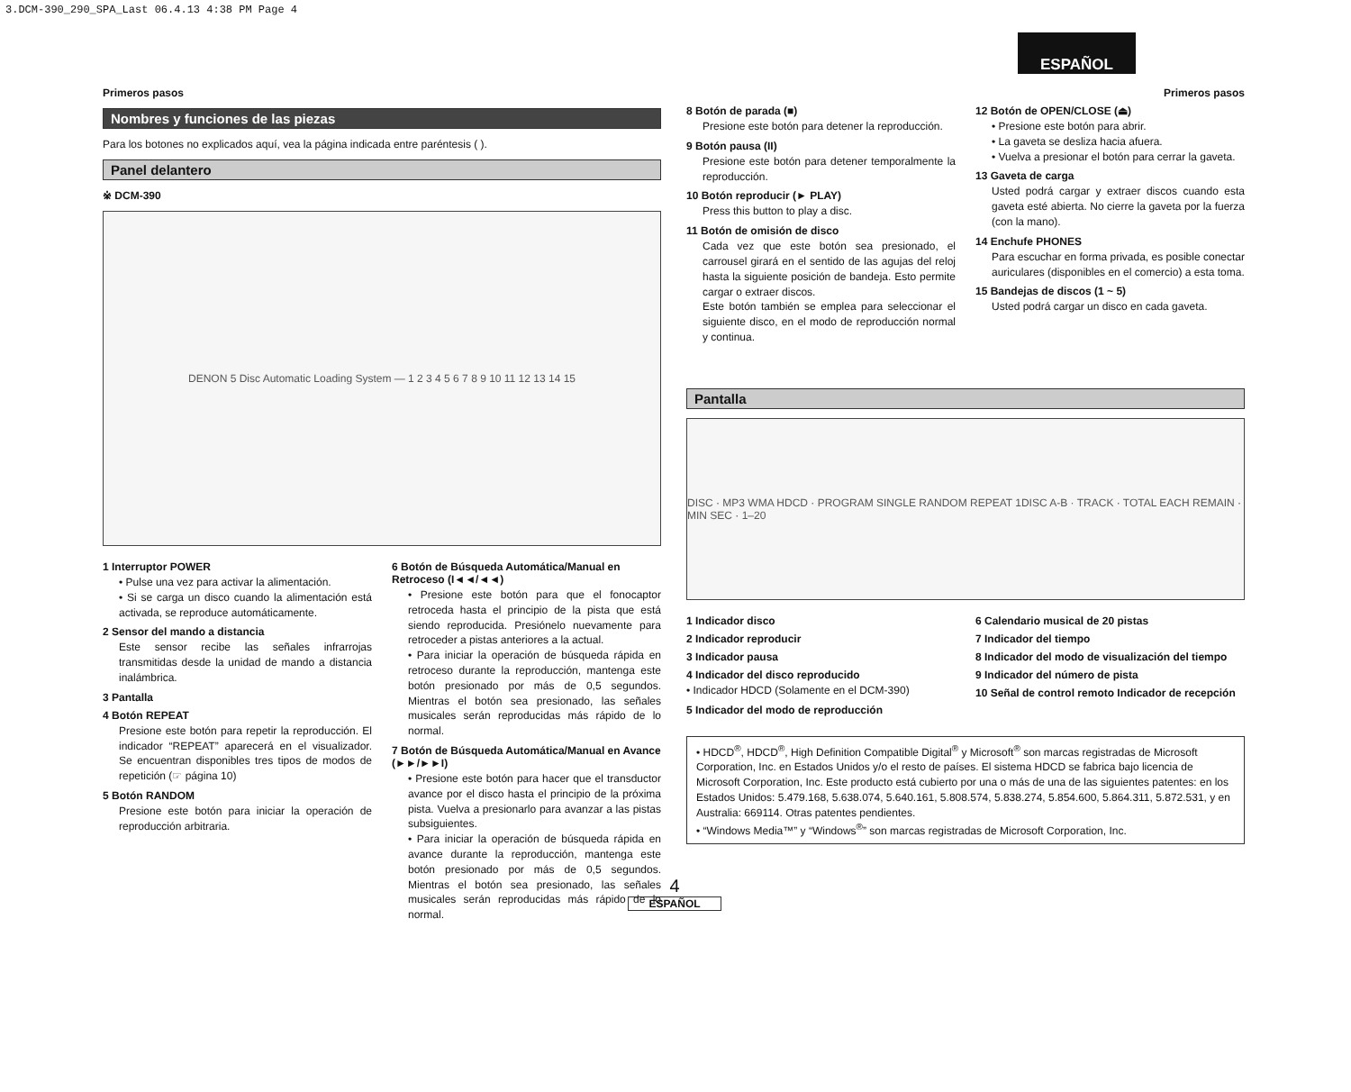3.DCM-390_290_SPA_Last 06.4.13 4:38 PM Page 4
ESPAÑOL
Primeros pasos
Nombres y funciones de las piezas
Para los botones no explicados aquí, vea la página indicada entre paréntesis ( ).
Panel delantero
※ DCM-390
DENON 5 Disc Automatic Loading System — 1 2 3 4 5 6 7 8 9 10 11 12 13 14 15
1 Interruptor POWER
• Pulse una vez para activar la alimentación.
• Si se carga un disco cuando la alimentación está activada, se reproduce automáticamente.
2 Sensor del mando a distancia
Este sensor recibe las señales infrarrojas transmitidas desde la unidad de mando a distancia inalámbrica.
3 Pantalla
4 Botón REPEAT
Presione este botón para repetir la reproducción. El indicador “REPEAT” aparecerá en el visualizador. Se encuentran disponibles tres tipos de modos de repetición (☞ página 10)
5 Botón RANDOM
Presione este botón para iniciar la operación de reproducción arbitraria.
6 Botón de Búsqueda Automática/Manual en Retroceso (I◄◄/◄◄)
• Presione este botón para que el fonocaptor retroceda hasta el principio de la pista que está siendo reproducida. Presiónelo nuevamente para retroceder a pistas anteriores a la actual.
• Para iniciar la operación de búsqueda rápida en retroceso durante la reproducción, mantenga este botón presionado por más de 0,5 segundos. Mientras el botón sea presionado, las señales musicales serán reproducidas más rápido de lo normal.
7 Botón de Búsqueda Automática/Manual en Avance (►►/►►I)
• Presione este botón para hacer que el transductor avance por el disco hasta el principio de la próxima pista. Vuelva a presionarlo para avanzar a las pistas subsiguientes.
• Para iniciar la operación de búsqueda rápida en avance durante la reproducción, mantenga este botón presionado por más de 0,5 segundos. Mientras el botón sea presionado, las señales musicales serán reproducidas más rápido de lo normal.
Primeros pasos
8 Botón de parada (■)
Presione este botón para detener la reproducción.
9 Botón pausa (II)
Presione este botón para detener temporalmente la reproducción.
10 Botón reproducir (► PLAY)
Press this button to play a disc.
11 Botón de omisión de disco
Cada vez que este botón sea presionado, el carrousel girará en el sentido de las agujas del reloj hasta la siguiente posición de bandeja. Esto permite cargar o extraer discos.
Este botón también se emplea para seleccionar el siguiente disco, en el modo de reproducción normal y continua.
12 Botón de OPEN/CLOSE (⏏)
• Presione este botón para abrir.
• La gaveta se desliza hacia afuera.
• Vuelva a presionar el botón para cerrar la gaveta.
13 Gaveta de carga
Usted podrá cargar y extraer discos cuando esta gaveta esté abierta. No cierre la gaveta por la fuerza (con la mano).
14 Enchufe PHONES
Para escuchar en forma privada, es posible conectar auriculares (disponibles en el comercio) a esta toma.
15 Bandejas de discos (1 ~ 5)
Usted podrá cargar un disco en cada gaveta.
Pantalla
DISC · MP3 WMA HDCD · PROGRAM SINGLE RANDOM REPEAT 1DISC A-B · TRACK · TOTAL EACH REMAIN · MIN SEC · 1–20
1 Indicador disco
2 Indicador reproducir
3 Indicador pausa
4 Indicador del disco reproducido
• Indicador HDCD (Solamente en el DCM-390)
5 Indicador del modo de reproducción
6 Calendario musical de 20 pistas
7 Indicador del tiempo
8 Indicador del modo de visualización del tiempo
9 Indicador del número de pista
10 Señal de control remoto Indicador de recepción
• HDCD<sup>®</sup>, HDCD<sup>®</sup>, High Definition Compatible Digital<sup>®</sup> y Microsoft<sup>®</sup> son marcas registradas de Microsoft Corporation, Inc. en Estados Unidos y/o el resto de países. El sistema HDCD se fabrica bajo licencia de Microsoft Corporation, Inc. Este producto está cubierto por una o más de una de las siguientes patentes: en los Estados Unidos: 5.479.168, 5.638.074, 5.640.161, 5.808.574, 5.838.274, 5.854.600, 5.864.311, 5.872.531, y en Australia: 669114. Otras patentes pendientes.
• “Windows Media™” y “Windows<sup>®</sup>” son marcas registradas de Microsoft Corporation, Inc.
4
ESPAÑOL